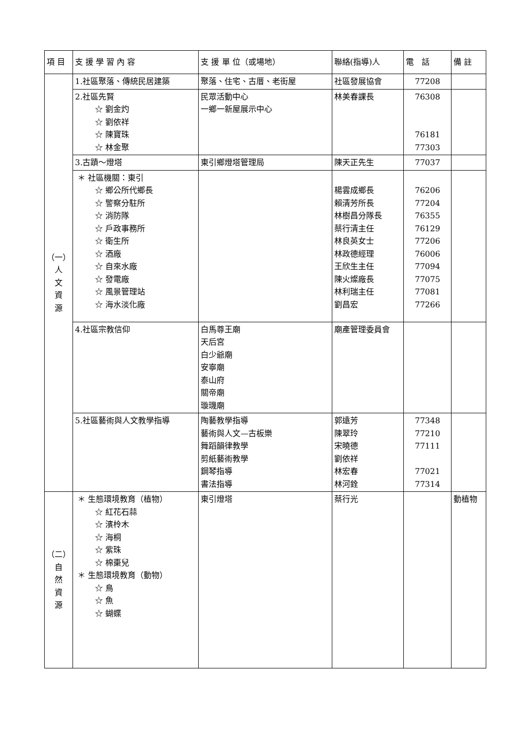| 項 目 | 支 援 學 習 內 容 | 支 援 單 位（或場地） | 聯絡(指導)人 | 電 話 | 備 註 |
| --- | --- | --- | --- | --- | --- |
| （一） 人 文 資 源 | 1.社區聚落、傳統民居建築 | 聚落、住宅、古厝、老街屋 | 社區發展協會 | 77208 | |
| | 2.社區先賢 ☆ 劉金灼 ☆ 劉依祥 ☆ 陳寶珠 ☆ 林金聚 | 民眾活動中心 一鄉一新屋展示中心 | 林美春課長 | 76308 76181 77303 | |
| | 3.古蹟～燈塔 | 東引鄉燈塔管理局 | 陳天正先生 | 77037 | |
| | ＊ 社區機關：東引 ☆ 鄉公所代鄉長 ☆ 警察分駐所 ☆ 消防隊 ☆ 戶政事務所 ☆ 衛生所 ☆ 酒廠 ☆ 自來水廠 ☆ 發電廠 ☆ 風景管理站 ☆ 海水淡化廠 | | 楊雲成鄉長 賴清芳所長 林樹昌分隊長 蔡行清主任 林良英女士 林政德經理 王欣生主任 陳火燦廠長 林利瑞主任 劉昌宏 | 76206 77204 76355 76129 77206 76006 77094 77075 77081 77266 | |
| | 4.社區宗教信仰 | 白馬尊王廟 天后宮 白少爺廟 安寧廟 泰山府 關帝廟 璇璣廟 | 廟產管理委員會 | | |
| | 5.社區藝術與人文教學指導 | 陶藝教學指導 藝術與人文—古板樂 舞蹈韻律教學 剪紙藝術教學 鋼琴指導 書法指導 | 郭遠芳 陳翠玲 宋曉德 劉依祥 林宏春 林河銓 | 77348 77210 77111 77021 77314 | |
| （二） 自 然 資 源 | ＊ 生態環境教育（植物） ☆ 紅花石蒜 ☆ 濱柃木 ☆ 海桐 ☆ 紫珠 ☆ 棉棗兒 ＊ 生態環境教育（動物） ☆ 鳥 ☆ 魚 ☆ 蝴蝶 | 東引燈塔 | 蔡行光 | | 動植物 |